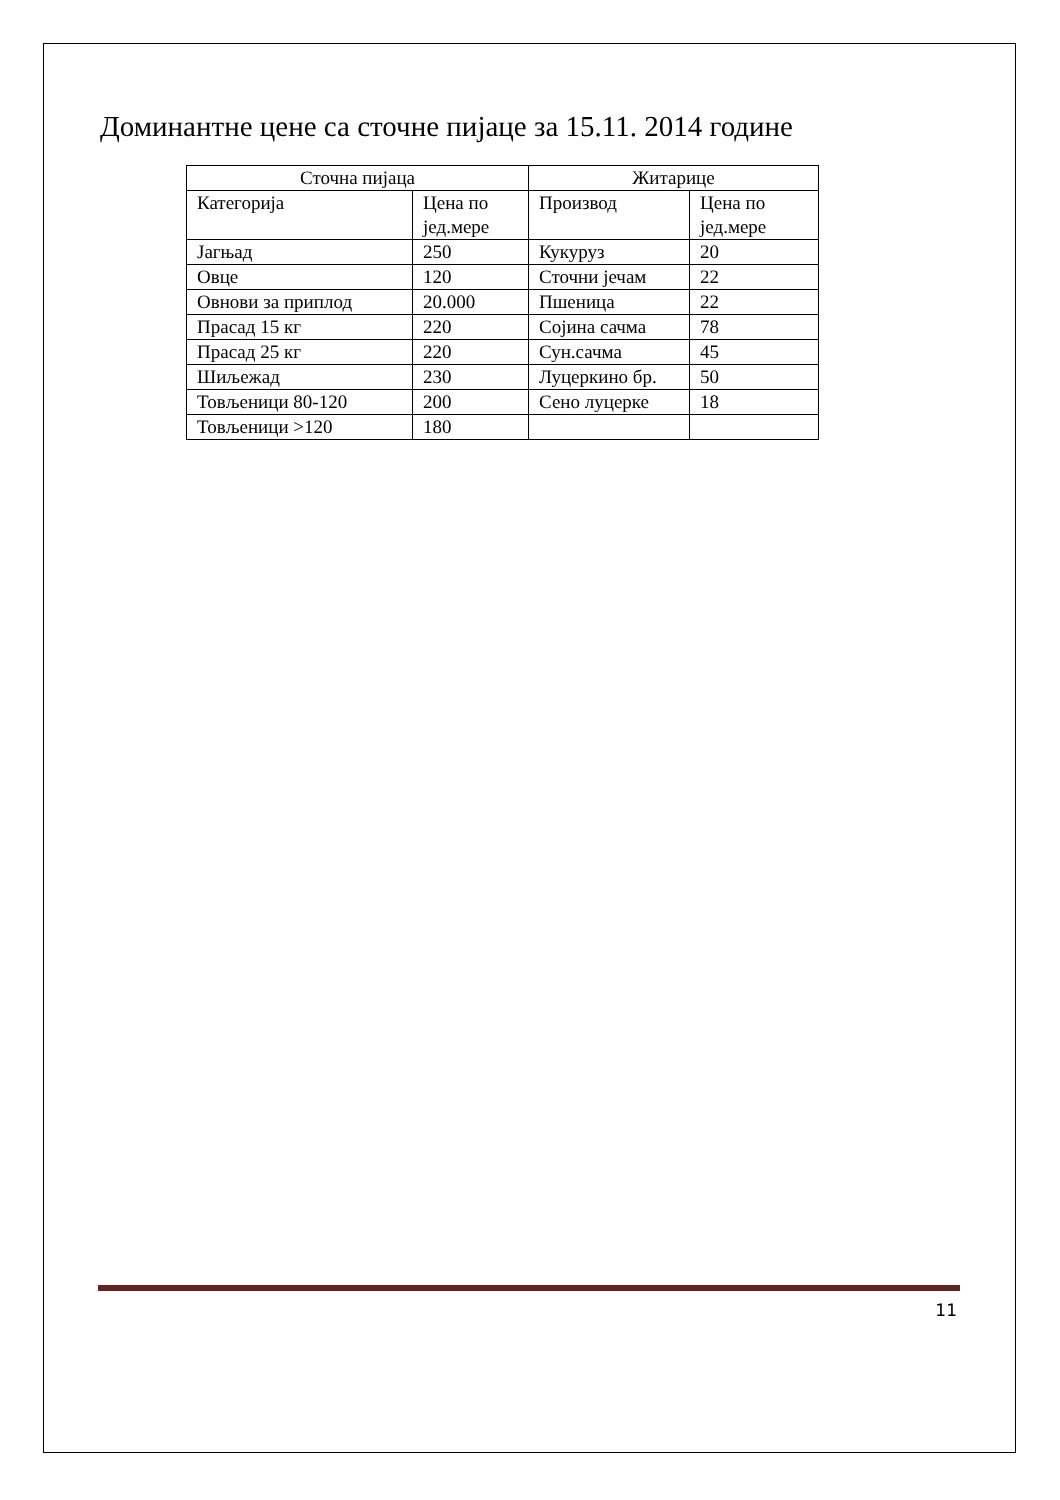Доминантне цене са сточне пијаце за 15.11. 2014 године
| Сточна пијаца | | Житарице | |
| Категорија | Цена по јед.мере | Производ | Цена по јед.мере |
| Јагњад | 250 | Кукуруз | 20 |
| Овце | 120 | Сточни јечам | 22 |
| Овнови за приплод | 20.000 | Пшеница | 22 |
| Прасад 15 кг | 220 | Сојина сачма | 78 |
| Прасад 25 кг | 220 | Сун.сачма | 45 |
| Шиљежад | 230 | Луцеркино бр. | 50 |
| Товљеници 80-120 | 200 | Сено луцерке | 18 |
| Товљеници >120 | 180 | | |
11